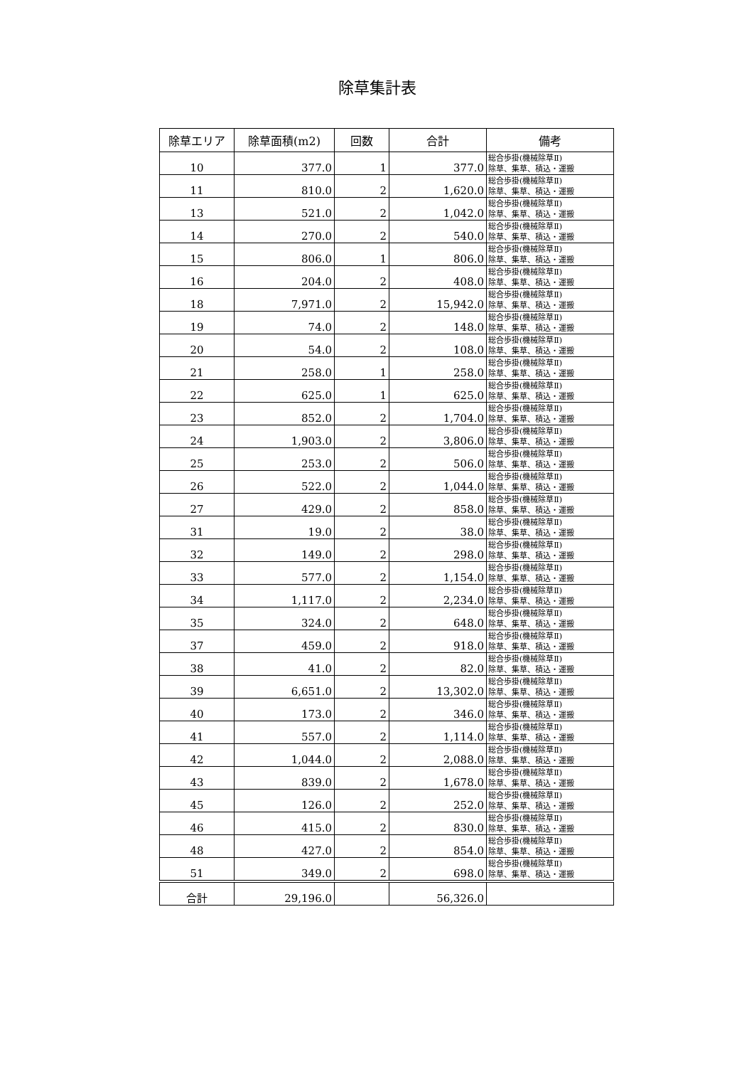除草集計表
| 除草エリア | 除草面積(m2) | 回数 | 合計 | 備考 |
| --- | --- | --- | --- | --- |
| 10 | 377.0 | 1 | 377.0 | 総合歩掛(機械除草Ⅱ) 除草、集草、積込・運搬 |
| 11 | 810.0 | 2 | 1,620.0 | 総合歩掛(機械除草Ⅱ) 除草、集草、積込・運搬 |
| 13 | 521.0 | 2 | 1,042.0 | 総合歩掛(機械除草Ⅱ) 除草、集草、積込・運搬 |
| 14 | 270.0 | 2 | 540.0 | 総合歩掛(機械除草Ⅱ) 除草、集草、積込・運搬 |
| 15 | 806.0 | 1 | 806.0 | 総合歩掛(機械除草Ⅱ) 除草、集草、積込・運搬 |
| 16 | 204.0 | 2 | 408.0 | 総合歩掛(機械除草Ⅱ) 除草、集草、積込・運搬 |
| 18 | 7,971.0 | 2 | 15,942.0 | 総合歩掛(機械除草Ⅱ) 除草、集草、積込・運搬 |
| 19 | 74.0 | 2 | 148.0 | 総合歩掛(機械除草Ⅱ) 除草、集草、積込・運搬 |
| 20 | 54.0 | 2 | 108.0 | 総合歩掛(機械除草Ⅱ) 除草、集草、積込・運搬 |
| 21 | 258.0 | 1 | 258.0 | 総合歩掛(機械除草Ⅱ) 除草、集草、積込・運搬 |
| 22 | 625.0 | 1 | 625.0 | 総合歩掛(機械除草Ⅱ) 除草、集草、積込・運搬 |
| 23 | 852.0 | 2 | 1,704.0 | 総合歩掛(機械除草Ⅱ) 除草、集草、積込・運搬 |
| 24 | 1,903.0 | 2 | 3,806.0 | 総合歩掛(機械除草Ⅱ) 除草、集草、積込・運搬 |
| 25 | 253.0 | 2 | 506.0 | 総合歩掛(機械除草Ⅱ) 除草、集草、積込・運搬 |
| 26 | 522.0 | 2 | 1,044.0 | 総合歩掛(機械除草Ⅱ) 除草、集草、積込・運搬 |
| 27 | 429.0 | 2 | 858.0 | 総合歩掛(機械除草Ⅱ) 除草、集草、積込・運搬 |
| 31 | 19.0 | 2 | 38.0 | 総合歩掛(機械除草Ⅱ) 除草、集草、積込・運搬 |
| 32 | 149.0 | 2 | 298.0 | 総合歩掛(機械除草Ⅱ) 除草、集草、積込・運搬 |
| 33 | 577.0 | 2 | 1,154.0 | 総合歩掛(機械除草Ⅱ) 除草、集草、積込・運搬 |
| 34 | 1,117.0 | 2 | 2,234.0 | 総合歩掛(機械除草Ⅱ) 除草、集草、積込・運搬 |
| 35 | 324.0 | 2 | 648.0 | 総合歩掛(機械除草Ⅱ) 除草、集草、積込・運搬 |
| 37 | 459.0 | 2 | 918.0 | 総合歩掛(機械除草Ⅱ) 除草、集草、積込・運搬 |
| 38 | 41.0 | 2 | 82.0 | 総合歩掛(機械除草Ⅱ) 除草、集草、積込・運搬 |
| 39 | 6,651.0 | 2 | 13,302.0 | 総合歩掛(機械除草Ⅱ) 除草、集草、積込・運搬 |
| 40 | 173.0 | 2 | 346.0 | 総合歩掛(機械除草Ⅱ) 除草、集草、積込・運搬 |
| 41 | 557.0 | 2 | 1,114.0 | 総合歩掛(機械除草Ⅱ) 除草、集草、積込・運搬 |
| 42 | 1,044.0 | 2 | 2,088.0 | 総合歩掛(機械除草Ⅱ) 除草、集草、積込・運搬 |
| 43 | 839.0 | 2 | 1,678.0 | 総合歩掛(機械除草Ⅱ) 除草、集草、積込・運搬 |
| 45 | 126.0 | 2 | 252.0 | 総合歩掛(機械除草Ⅱ) 除草、集草、積込・運搬 |
| 46 | 415.0 | 2 | 830.0 | 総合歩掛(機械除草Ⅱ) 除草、集草、積込・運搬 |
| 48 | 427.0 | 2 | 854.0 | 総合歩掛(機械除草Ⅱ) 除草、集草、積込・運搬 |
| 51 | 349.0 | 2 | 698.0 | 総合歩掛(機械除草Ⅱ) 除草、集草、積込・運搬 |
| 合計 | 29,196.0 | | 56,326.0 | |